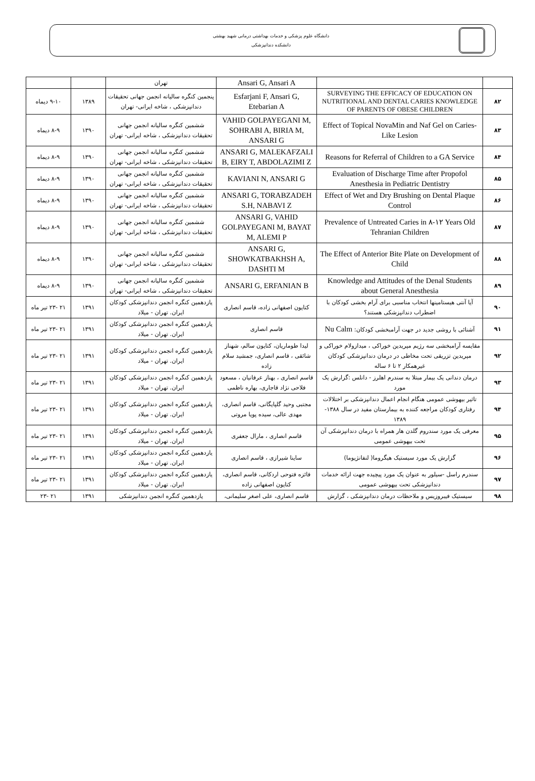دانشگاه علوم پزشکی و خدمات بهداشتی درمانی شهید بهشتی
دانشکده دندانپزشکی
| | | Ansari G, Ansari A | تهران | | |
| ۸۲ | SURVEYING THE EFFICACY OF EDUCATION ON NUTRITIONAL AND DENTAL CARIES KNOWLEDGE OF PARENTS OF OBESE CHILDREN | Esfarjani F, Ansari G, Etebarian A | پنجمین کنگره سالیانه انجمن جهانی تحقیقات دندانپزشکی ، شاخه ایرانی- تهران | ۱۳۸۹ | ۹-۱۰ دیماه |
| ۸۳ | Effect of Topical NovaMin and Naf Gel on Caries-Like Lesion | VAHID GOLPAYEGANI M, SOHRABI A, BIRIA M, ANSARI G | ششمین کنگره سالیانه انجمن جهانی تحقیقات دندانپزشکی ، شاخه ایرانی- تهران | ۱۳۹۰ | ۸-۹ دیماه |
| ۸۴ | Reasons for Referral of Children to a GA Service | ANSARI G, MALEKAFZALI B, EIRY T, ABDOLAZIMI Z | ششمین کنگره سالیانه انجمن جهانی تحقیقات دندانپزشکی ، شاخه ایرانی- تهران | ۱۳۹۰ | ۸-۹ دیماه |
| ۸۵ | Evaluation of Discharge Time after Propofol Anesthesia in Pediatric Dentistry | KAVIANI N, ANSARI G | ششمین کنگره سالیانه انجمن جهانی تحقیقات دندانپزشکی ، شاخه ایرانی- تهران | ۱۳۹۰ | ۸-۹ دیماه |
| ۸۶ | Effect of Wet and Dry Brushing on Dental Plaque Control | ANSARI G, TORABZADEH S.H, NABAVI Z | ششمین کنگره سالیانه انجمن جهانی تحقیقات دندانپزشکی ، شاخه ایرانی- تهران | ۱۳۹۰ | ۸-۹ دیماه |
| ۸۷ | Prevalence of Untreated Caries in ۸-۱۲ Years Old Tehranian Children | ANSARI G, VAHID GOLPAYEGANI M, BAYAT M, ALEMI P | ششمین کنگره سالیانه انجمن جهانی تحقیقات دندانپزشکی ، شاخه ایرانی- تهران | ۱۳۹۰ | ۸-۹ دیماه |
| ۸۸ | The Effect of Anterior Bite Plate on Development of Child | ANSARI G, SHOWKATBAKHSH A, DASHTI M | ششمین کنگره سالیانه انجمن جهانی تحقیقات دندانپزشکی ، شاخه ایرانی- تهران | ۱۳۹۰ | ۸-۹ دیماه |
| ۸۹ | Knowledge and Attitudes of the Denal Students about General Anesthesia | ANSARI G, ERFANIAN B | ششمین کنگره سالیانه انجمن جهانی تحقیقات دندانپزشکی ، شاخه ایرانی- تهران | ۱۳۹۰ | ۸-۹ دیماه |
| ۹۰ | آیا آنتی هیستامینها انتخاب مناسبی برای آرام بخشی کودکان با اضطراب دندانپزشکی هستند؟ | کتایون اصفهانی زاده، قاسم انصاری | یازدهمین کنگره انجمن دندانپزشکی کودکان ایران. تهران - میلاد | ۱۳۹۱ | ۲۱ -۲۳ تیر ماه |
| ۹۱ | آشنائی با روشی جدید در جهت آرامبخشی کودکان: Nu Calm | قاسم انصاری | یازدهمین کنگره انجمن دندانپزشکی کودکان ایران. تهران - میلاد | ۱۳۹۱ | ۲۱ -۲۳ تیر ماه |
| ۹۲ | مقایسه آرامبخشی سه رژیم مپریدین خوراکی ، میدازولام خوراکی و مپریدین تزریقی تحت مخاطی در درمان دندانپزشکی کودکان غیرهمکار ۲ تا ۶ ساله | لیدا طوماریان، کتایون سالم، شهناز شائقی ، قاسم انصاری، جمشید سلام زاده | یازدهمین کنگره انجمن دندانپزشکی کودکان ایران. تهران - میلاد | ۱۳۹۱ | ۲۱ -۲۳ تیر ماه |
| ۹۳ | درمان دندانی یک بیمار مبتلا به سندرم اهلرز - دانلس :گزارش یک مورد | قاسم انصاری ، بهناز عرفانیان ، مسعود فلاحی نژاد قاجاری، بهاره ناظمی | یازدهمین کنگره انجمن دندانپزشکی کودکان ایران. تهران - میلاد | ۱۳۹۱ | ۲۱ -۲۳ تیر ماه |
| ۹۴ | تاثیر بیهوشی عمومی هنگام انجام اعمال دندانپزشکی بر اختلالات رفتاری کودکان مراجعه کننده به بیمارستان مفید در سال ۱۳۸۸- ۱۳۸۹ | مجتبی وحید گلپایگانی، قاسم انصاری، مهدی عالی، سیده پویا مروتی | یازدهمین کنگره انجمن دندانپزشکی کودکان ایران. تهران - میلاد | ۱۳۹۱ | ۲۱ -۲۳ تیر ماه |
| ۹۵ | معرفی یک مورد سندروم گلدن هار همراه با درمان دندانپزشکی آن تحت بیهوشی عمومی | قاسم انصاری ، مارال جعفری | یازدهمین کنگره انجمن دندانپزشکی کودکان ایران. تهران - میلاد | ۱۳۹۱ | ۲۱ -۲۳ تیر ماه |
| ۹۶ | گزارش یک مورد سیستیک هیگروما( لنفانژیوما) | ساینا شیرازی ، قاسم انصاری | یازدهمین کنگره انجمن دندانپزشکی کودکان ایران. تهران - میلاد | ۱۳۹۱ | ۲۱ -۲۳ تیر ماه |
| ۹۷ | سندرم راسل -سیلور به عنوان یک مورد پیچیده جهت ارائه خدمات دندانپزشکی تحت بیهوشی عمومی | فائزه فتوحی اردکانی، قاسم انصاری، کتایون اصفهانی زاده | یازدهمین کنگره انجمن دندانپزشکی کودکان ایران. تهران - میلاد | ۱۳۹۱ | ۲۱ -۲۳ تیر ماه |
| ۹۸ | سیستیک فیبروزیس و ملاحظات درمان دندانپزشکی ، گزارش | قاسم انصاری، علی اصغر سلیمانی، | یازدهمین کنگره انجمن دندانپزشکی | ۱۳۹۱ | ۲۱ -۲۳ |